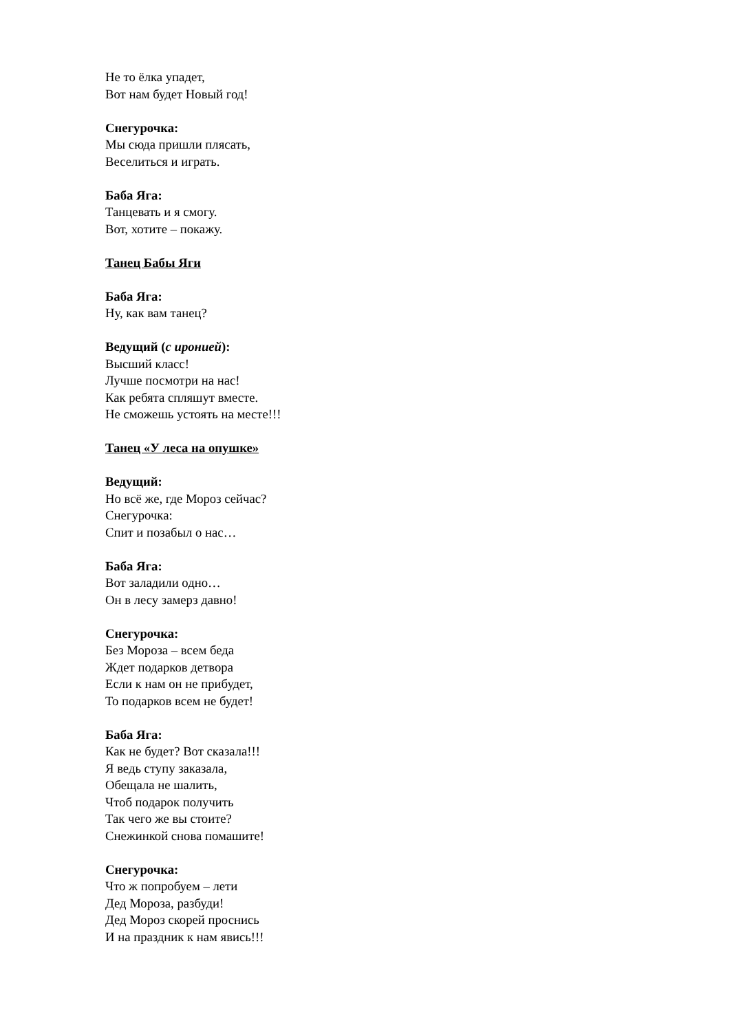Не то ёлка упадет,
Вот нам будет Новый год!
Снегурочка:
Мы сюда пришли плясать,
Веселиться и играть.
Баба Яга:
Танцевать и я смогу.
Вот, хотите – покажу.
Танец Бабы Яги
Баба Яга:
Ну, как вам танец?
Ведущий (с иронией):
Высший класс!
Лучше посмотри на нас!
Как ребята спляшут вместе.
Не сможешь устоять на месте!!!
Танец «У леса на опушке»
Ведущий:
Но всё же, где Мороз сейчас?
Снегурочка:
Спит и позабыл о нас…
Баба Яга:
Вот заладили одно…
Он в лесу замерз давно!
Снегурочка:
Без Мороза – всем беда
Ждет подарков детвора
Если к нам он не прибудет,
То подарков всем не будет!
Баба Яга:
Как не будет? Вот сказала!!!
Я ведь ступу заказала,
Обещала не шалить,
Чтоб подарок получить
Так чего же вы стоите?
Снежинкой снова помашите!
Снегурочка:
Что ж попробуем – лети
Дед Мороза, разбуди!
Дед Мороз скорей проснись
И на праздник к нам явись!!!